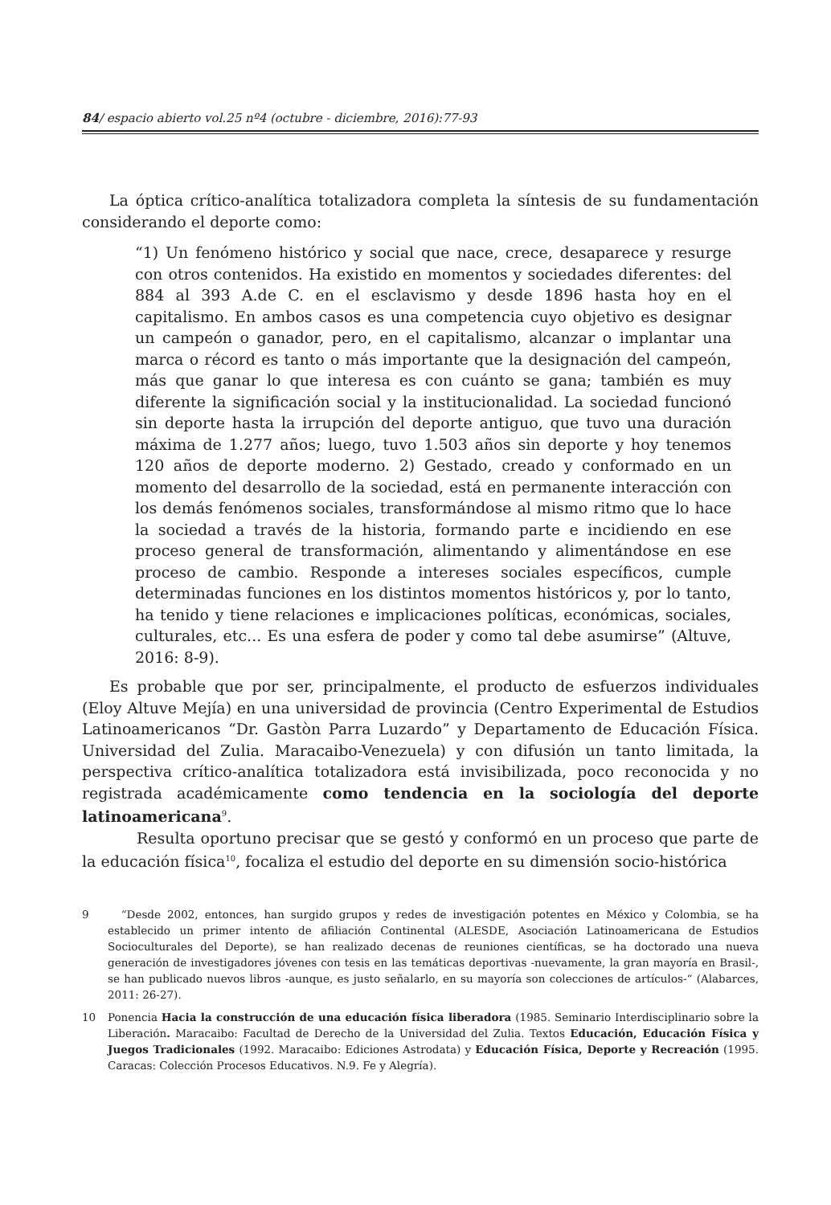84/ espacio abierto vol.25 nº4 (octubre - diciembre, 2016):77-93
La óptica crítico-analítica totalizadora completa la síntesis de su fundamentación considerando el deporte como:
“1) Un fenómeno histórico y social que nace, crece, desaparece y resurge con otros contenidos. Ha existido en momentos y sociedades diferentes: del 884 al 393 A.de C. en el esclavismo y desde 1896 hasta hoy en el capitalismo. En ambos casos es una competencia cuyo objetivo es designar un campeón o ganador, pero, en el capitalismo, alcanzar o implantar una marca o récord es tanto o más importante que la designación del campeón, más que ganar lo que interesa es con cuánto se gana; también es muy diferente la significación social y la institucionalidad. La sociedad funcionó sin deporte hasta la irrupción del deporte antiguo, que tuvo una duración máxima de 1.277 años; luego, tuvo 1.503 años sin deporte y hoy tenemos 120 años de deporte moderno. 2) Gestado, creado y conformado en un momento del desarrollo de la sociedad, está en permanente interacción con los demás fenómenos sociales, transformándose al mismo ritmo que lo hace la sociedad a través de la historia, formando parte e incidiendo en ese proceso general de transformación, alimentando y alimentándose en ese proceso de cambio. Responde a intereses sociales específicos, cumple determinadas funciones en los distintos momentos históricos y, por lo tanto, ha tenido y tiene relaciones e implicaciones políticas, económicas, sociales, culturales, etc... Es una esfera de poder y como tal debe asumirse” (Altuve, 2016: 8-9).
Es probable que por ser, principalmente, el producto de esfuerzos individuales (Eloy Altuve Mejía) en una universidad de provincia (Centro Experimental de Estudios Latinoamericanos “Dr. Gastòn Parra Luzardo” y Departamento de Educación Física. Universidad del Zulia. Maracaibo-Venezuela) y con difusión un tanto limitada, la perspectiva crítico-analítica totalizadora está invisibilizada, poco reconocida y no registrada académicamente como tendencia en la sociología del deporte latinoamericana<sup>9</sup>.
Resulta oportuno precisar que se gestó y conformó en un proceso que parte de la educación física<sup>10</sup>, focaliza el estudio del deporte en su dimensión socio-histórica
9 “Desde 2002, entonces, han surgido grupos y redes de investigación potentes en México y Colombia, se ha establecido un primer intento de afiliación Continental (ALESDE, Asociación Latinoamericana de Estudios Socioculturales del Deporte), se han realizado decenas de reuniones científicas, se ha doctorado una nueva generación de investigadores jóvenes con tesis en las temáticas deportivas -nuevamente, la gran mayoría en Brasil-, se han publicado nuevos libros -aunque, es justo señalarlo, en su mayoría son colecciones de artículos-“ (Alabarces, 2011: 26-27).
10 Ponencia Hacia la construcción de una educación física liberadora (1985. Seminario Interdisciplinario sobre la Liberación. Maracaibo: Facultad de Derecho de la Universidad del Zulia. Textos Educación, Educación Física y Juegos Tradicionales (1992. Maracaibo: Ediciones Astrodata) y Educación Física, Deporte y Recreación (1995. Caracas: Colección Procesos Educativos. N.9. Fe y Alegría).